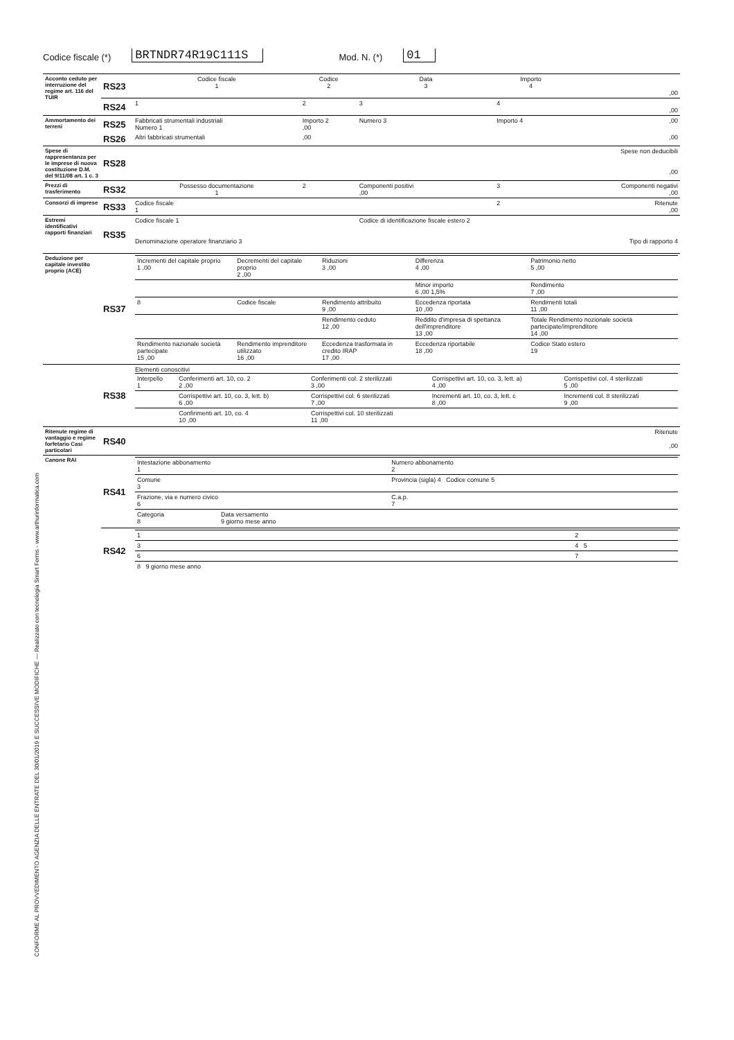Codice fiscale (*) BRTNDR74R19C111S Mod. N. (*) 01
CONFORME AL PROVVEDIMENTO AGENZIA DELLE ENTRATE DEL 30/01/2019 E SUCCESSIVE MODIFICHE — Realizzato con tecnologia Smart Forms - www.arthurinformatica.com
| Acconto ceduto per interruzione del regime art. 116 del TUIR | RS23 | Codice fiscale 1 | Codice 2 | Data 3 | Importo 4 | ,00 |
| | RS24 | 1 | 2 | 3 | 4 | ,00 |
| Ammortamento dei terreni | RS25 | Fabbricati strumentali industriali Numero 1 | Importo 2 ,00 | Numero 3 | Importo 4 | ,00 |
| | RS26 | Altri fabbricati strumentali | ,00 | | | ,00 |
| Spese di rappresentanza per le imprese di nuova costituzione D.M. del 9/11/08 art. 1 c. 3 | RS28 | | | | | Spese non deducibili ,00 |
| Prezzi di trasferimento | RS32 | Possesso documentazione 1 | 2 | Componenti positivi ,00 | 3 | Componenti negativi ,00 |
| Consorzi di imprese | RS33 | Codice fiscale 1 | | | 2 | Ritenute ,00 |
| Estremi identificativi rapporti finanziari | RS35 | Codice fiscale 1 Denominazione operatore finanziario 3 | | Codice di identificazione fiscale estero 2 | | Tipo di rapporto 4 |
| Deduzione per capitale investito proprio (ACE) | RS37 | / Incrementi del capitale proprio 1 ,00 / Decrementi del capitale proprio 2 ,00 / Riduzioni 3 ,00 / Differenza 4 ,00 / Patrimonio netto 5 ,00 / / / / / Minor importo 6 ,00 1,5% / Rendimento 7 ,00 / / 8 / Codice fiscale / Rendimento attribuito 9 ,00 / Eccedenza riportata 10 ,00 / Rendimenti totali 11 ,00 / / / / Rendimento ceduto 12 ,00 / Reddito d'impresa di spettanza dell'imprenditore 13 ,00 / Totale Rendimento nozionale società partecipate/imprenditore 14 ,00 / / Rendimento nazionale società partecipate 15 ,00 / Rendimento imprenditore utilizzato 16 ,00 / Eccedenza trasformata in credito IRAP 17 ,00 / Eccedenza riportabile 18 ,00 / Codice Stato estero 19 / | | | | |
| | RS38 | Elementi conoscitivi / Interpello 1 / Conferimenti art. 10, co. 2 2 ,00 / Conferimenti col. 2 sterilizzati 3 ,00 / Corrispettivi art. 10, co. 3, lett. a) 4 ,00 / Corrispettivi col. 4 sterilizzati 5 ,00 / / / Corrispettivi art. 10, co. 3, lett. b) 6 ,00 / Corrispettivi col. 6 sterilizzati 7 ,00 / Incrementi art. 10, co. 3, lett. c 8 ,00 / Incrementi col. 8 sterilizzati 9 ,00 / / / Confirimenti art. 10, co. 4 10 ,00 / Corrispettivi col. 10 sterilizzati 11 ,00 / / / | | | | |
| Ritenute regime di vantaggio e regime forfetario Casi particolari | RS40 | | | | | Ritenute ,00 |
| Canone RAI | RS41 | / Intestazione abbonamento 1 / / / Numero abbonamento 2 / / Comune 3 / / / Provincia (sigla) 4 Codice comune 5 / / Frazione, via e numero civico 6 / / / C.a.p. 7 / / Categoria 8 / Data versamento 9 giorno mese anno / / / | | | | |
| | RS42 | / 1 / 2 / / 3 / 4 5 / / 6 / 7 / / 8 9 giorno mese anno / / | | | | |